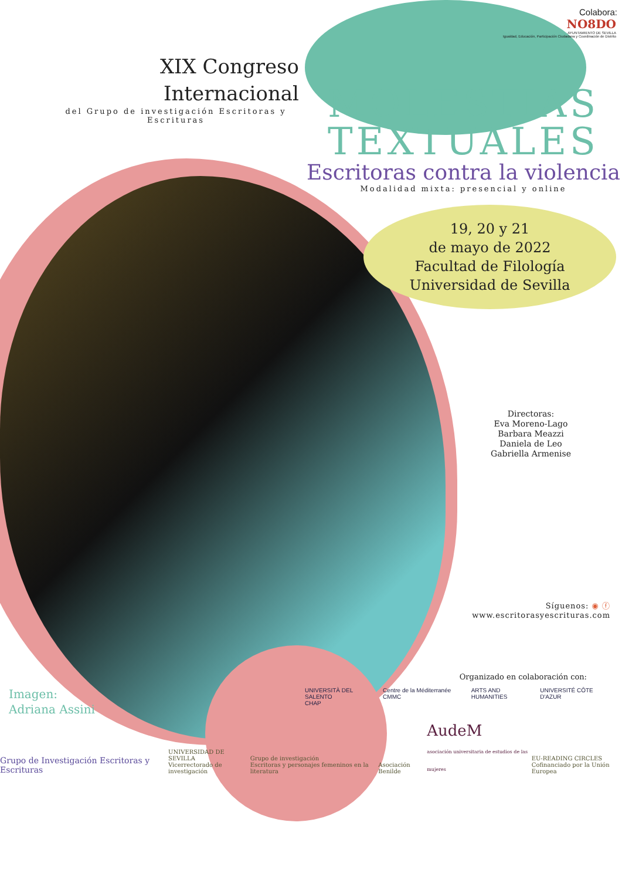XIX Congreso
Internacional
del Grupo de investigación Escritoras y Escrituras
Colabora:
NO8DO
AYUNTAMIENTO DE SEVILLA
Igualdad, Educación, Participación Ciudadana y Coordinación de Distrito
MOLESTIAS
TEXTUALES
Escritoras contra la violencia
Modalidad mixta: presencial y online
19, 20 y 21
de mayo de 2022
Facultad de Filología
Universidad de Sevilla
Directoras:
Eva Moreno-Lago
Barbara Meazzi
Daniela de Leo
Gabriella Armenise
Síguenos: ◉ ⓕ
www.escritorasyescrituras.com
Organizado en colaboración con:
UNIVERSITÀ DEL SALENTO
CHAP Centre de la Méditerranée CMMC ARTS AND HUMANITIES UNIVERSITÉ CÔTE D'AZUR
Imagen:
Adriana Assini
Grupo de Investigación Escritoras y Escrituras UNIVERSIDAD DE SEVILLA
Vicerrectorado de investigación Grupo de investigación
Escritoras y personajes femeninos en la literatura Asociación Benilde AudeM
asociación universitaria de estudios de las mujeres EU-READING CIRCLES
Cofinanciado por la Unión Europea